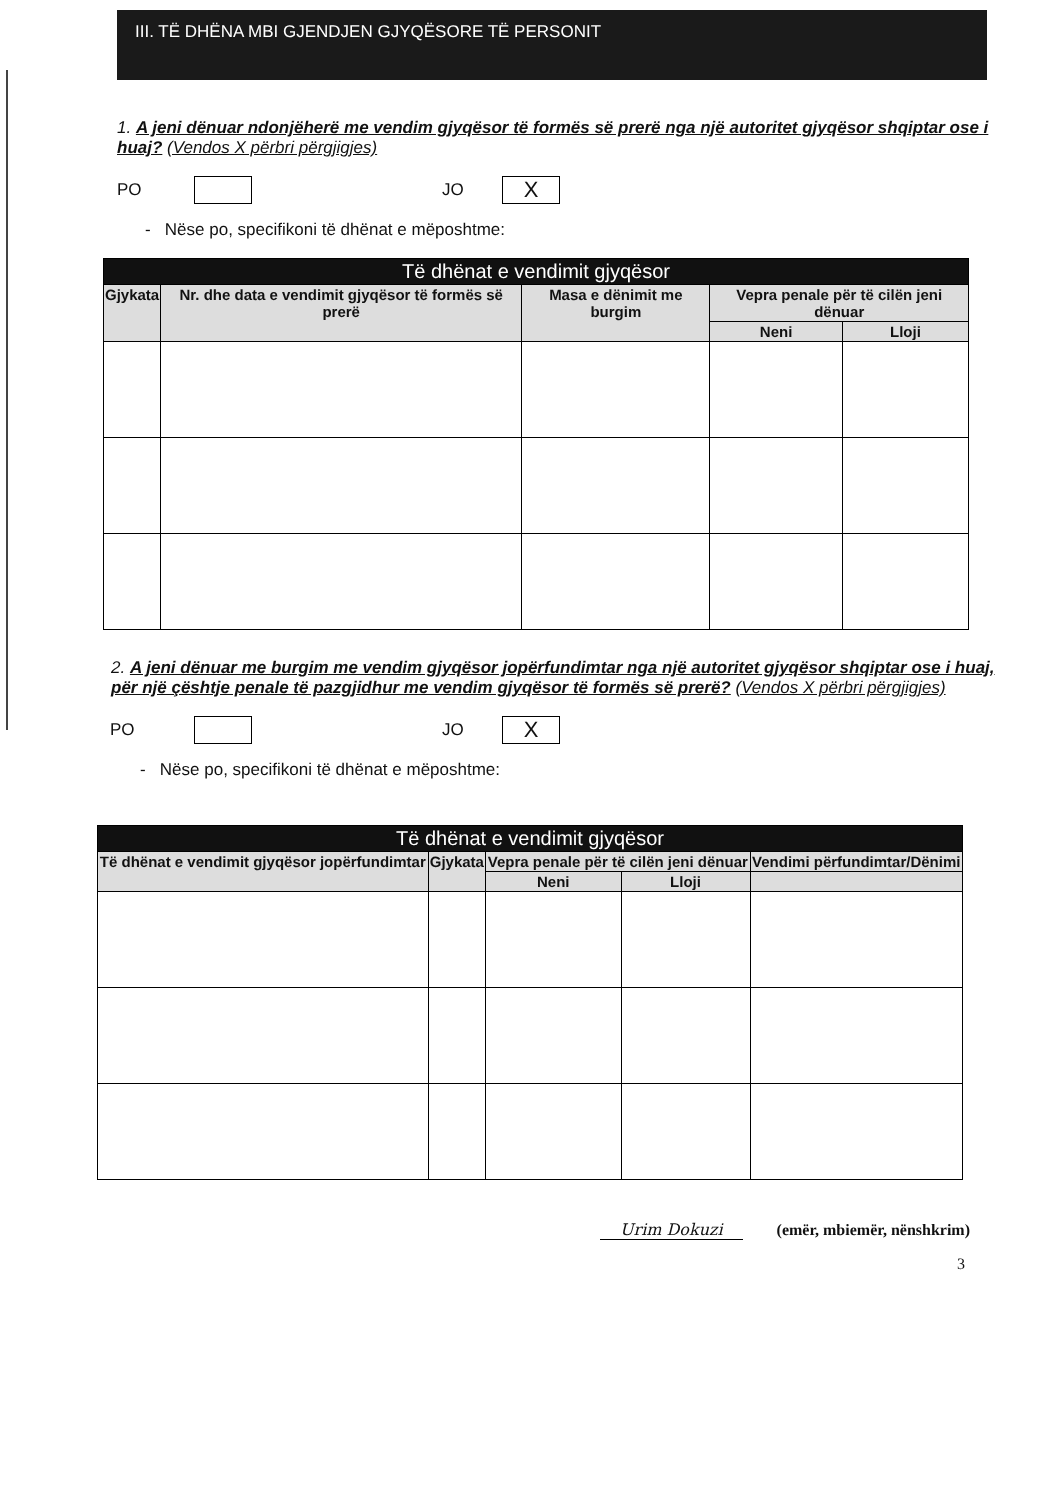III. TË DHËNA MBI GJENDJEN GJYQËSORE TË PERSONIT
1. A jeni dënuar ndonjëherë me vendim gjyqësor të formës së prerë nga një autoritet gjyqësor shqiptar ose i huaj? (Vendos X përbri përgjigjes)
PO JO X
- Nëse po, specifikoni të dhënat e mëposhtme:
| Të dhënat e vendimit gjyqësor | | | | |
| --- | --- | --- | --- | --- |
| Gjykata | Nr. dhe data e vendimit gjyqësor të formës së prerë | Masa e dënimit me burgim | Vepra penale për të cilën jeni dënuar | |
| | | | Neni | Lloji |
2. A jeni dënuar me burgim me vendim gjyqësor jopërfundimtar nga një autoritet gjyqësor shqiptar ose i huaj, për një çështje penale të pazgjidhur me vendim gjyqësor të formës së prerë? (Vendos X përbri përgjigjes)
PO JO X
- Nëse po, specifikoni të dhënat e mëposhtme:
| Të dhënat e vendimit gjyqësor | | | | |
| --- | --- | --- | --- | --- |
| Të dhënat e vendimit gjyqësor jopërfundimtar | Gjykata | Vepra penale për të cilën jeni dënuar | | Vendimi përfundimtar/Dënimi |
| | | Neni | Lloji | |
Urim Dokuzi (emër, mbiemër, nënshkrim)
3